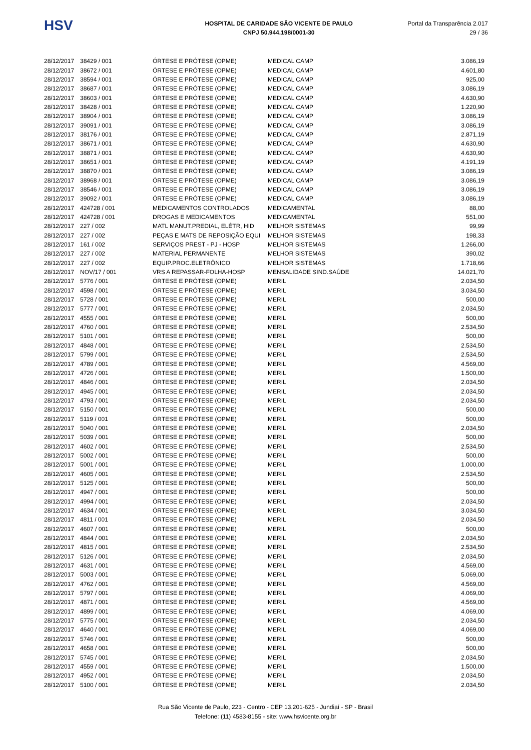HSV
HOSPITAL DE CARIDADE SÃO VICENTE DE PAULO
CNPJ 50.944.198/0001-30
Portal da Transparência 2.017
29 / 36
| 28/12/2017 | 38429 / 001 | ÓRTESE E PRÓTESE (OPME) | MEDICAL CAMP | 3.086,19 |
| 28/12/2017 | 38672 / 001 | ÓRTESE E PRÓTESE (OPME) | MEDICAL CAMP | 4.601,80 |
| 28/12/2017 | 38594 / 001 | ÓRTESE E PRÓTESE (OPME) | MEDICAL CAMP | 925,00 |
| 28/12/2017 | 38687 / 001 | ÓRTESE E PRÓTESE (OPME) | MEDICAL CAMP | 3.086,19 |
| 28/12/2017 | 38603 / 001 | ÓRTESE E PRÓTESE (OPME) | MEDICAL CAMP | 4.630,90 |
| 28/12/2017 | 38428 / 001 | ÓRTESE E PRÓTESE (OPME) | MEDICAL CAMP | 1.220,90 |
| 28/12/2017 | 38904 / 001 | ÓRTESE E PRÓTESE (OPME) | MEDICAL CAMP | 3.086,19 |
| 28/12/2017 | 39091 / 001 | ÓRTESE E PRÓTESE (OPME) | MEDICAL CAMP | 3.086,19 |
| 28/12/2017 | 38176 / 001 | ÓRTESE E PRÓTESE (OPME) | MEDICAL CAMP | 2.871,19 |
| 28/12/2017 | 38671 / 001 | ÓRTESE E PRÓTESE (OPME) | MEDICAL CAMP | 4.630,90 |
| 28/12/2017 | 38871 / 001 | ÓRTESE E PRÓTESE (OPME) | MEDICAL CAMP | 4.630,90 |
| 28/12/2017 | 38651 / 001 | ÓRTESE E PRÓTESE (OPME) | MEDICAL CAMP | 4.191,19 |
| 28/12/2017 | 38870 / 001 | ÓRTESE E PRÓTESE (OPME) | MEDICAL CAMP | 3.086,19 |
| 28/12/2017 | 38968 / 001 | ÓRTESE E PRÓTESE (OPME) | MEDICAL CAMP | 3.086,19 |
| 28/12/2017 | 38546 / 001 | ÓRTESE E PRÓTESE (OPME) | MEDICAL CAMP | 3.086,19 |
| 28/12/2017 | 39092 / 001 | ÓRTESE E PRÓTESE (OPME) | MEDICAL CAMP | 3.086,19 |
| 28/12/2017 | 424728 / 001 | MEDICAMENTOS CONTROLADOS | MEDICAMENTAL | 88,00 |
| 28/12/2017 | 424728 / 001 | DROGAS E MEDICAMENTOS | MEDICAMENTAL | 551,00 |
| 28/12/2017 | 227 / 002 | MATL MANUT.PREDIAL, ELÉTR, HID | MELHOR SISTEMAS | 99,99 |
| 28/12/2017 | 227 / 002 | PEÇAS E MATS DE REPOSIÇÃO EQUI | MELHOR SISTEMAS | 198,33 |
| 28/12/2017 | 161 / 002 | SERVIÇOS PREST - PJ - HOSP | MELHOR SISTEMAS | 1.266,00 |
| 28/12/2017 | 227 / 002 | MATERIAL PERMANENTE | MELHOR SISTEMAS | 390,02 |
| 28/12/2017 | 227 / 002 | EQUIP.PROC.ELETRÔNICO | MELHOR SISTEMAS | 1.718,66 |
| 28/12/2017 | NOV/17 / 001 | VRS A REPASSAR-FOLHA-HOSP | MENSALIDADE SIND.SAÚDE | 14.021,70 |
| 28/12/2017 | 5776 / 001 | ÓRTESE E PRÓTESE (OPME) | MERIL | 2.034,50 |
| 28/12/2017 | 4598 / 001 | ÓRTESE E PRÓTESE (OPME) | MERIL | 3.034,50 |
| 28/12/2017 | 5728 / 001 | ÓRTESE E PRÓTESE (OPME) | MERIL | 500,00 |
| 28/12/2017 | 5777 / 001 | ÓRTESE E PRÓTESE (OPME) | MERIL | 2.034,50 |
| 28/12/2017 | 4555 / 001 | ÓRTESE E PRÓTESE (OPME) | MERIL | 500,00 |
| 28/12/2017 | 4760 / 001 | ÓRTESE E PRÓTESE (OPME) | MERIL | 2.534,50 |
| 28/12/2017 | 5101 / 001 | ÓRTESE E PRÓTESE (OPME) | MERIL | 500,00 |
| 28/12/2017 | 4848 / 001 | ÓRTESE E PRÓTESE (OPME) | MERIL | 2.534,50 |
| 28/12/2017 | 5799 / 001 | ÓRTESE E PRÓTESE (OPME) | MERIL | 2.534,50 |
| 28/12/2017 | 4789 / 001 | ÓRTESE E PRÓTESE (OPME) | MERIL | 4.569,00 |
| 28/12/2017 | 4726 / 001 | ÓRTESE E PRÓTESE (OPME) | MERIL | 1.500,00 |
| 28/12/2017 | 4846 / 001 | ÓRTESE E PRÓTESE (OPME) | MERIL | 2.034,50 |
| 28/12/2017 | 4945 / 001 | ÓRTESE E PRÓTESE (OPME) | MERIL | 2.034,50 |
| 28/12/2017 | 4793 / 001 | ÓRTESE E PRÓTESE (OPME) | MERIL | 2.034,50 |
| 28/12/2017 | 5150 / 001 | ÓRTESE E PRÓTESE (OPME) | MERIL | 500,00 |
| 28/12/2017 | 5119 / 001 | ÓRTESE E PRÓTESE (OPME) | MERIL | 500,00 |
| 28/12/2017 | 5040 / 001 | ÓRTESE E PRÓTESE (OPME) | MERIL | 2.034,50 |
| 28/12/2017 | 5039 / 001 | ÓRTESE E PRÓTESE (OPME) | MERIL | 500,00 |
| 28/12/2017 | 4602 / 001 | ÓRTESE E PRÓTESE (OPME) | MERIL | 2.534,50 |
| 28/12/2017 | 5002 / 001 | ÓRTESE E PRÓTESE (OPME) | MERIL | 500,00 |
| 28/12/2017 | 5001 / 001 | ÓRTESE E PRÓTESE (OPME) | MERIL | 1.000,00 |
| 28/12/2017 | 4605 / 001 | ÓRTESE E PRÓTESE (OPME) | MERIL | 2.534,50 |
| 28/12/2017 | 5125 / 001 | ÓRTESE E PRÓTESE (OPME) | MERIL | 500,00 |
| 28/12/2017 | 4947 / 001 | ÓRTESE E PRÓTESE (OPME) | MERIL | 500,00 |
| 28/12/2017 | 4994 / 001 | ÓRTESE E PRÓTESE (OPME) | MERIL | 2.034,50 |
| 28/12/2017 | 4634 / 001 | ÓRTESE E PRÓTESE (OPME) | MERIL | 3.034,50 |
| 28/12/2017 | 4811 / 001 | ÓRTESE E PRÓTESE (OPME) | MERIL | 2.034,50 |
| 28/12/2017 | 4607 / 001 | ÓRTESE E PRÓTESE (OPME) | MERIL | 500,00 |
| 28/12/2017 | 4844 / 001 | ÓRTESE E PRÓTESE (OPME) | MERIL | 2.034,50 |
| 28/12/2017 | 4815 / 001 | ÓRTESE E PRÓTESE (OPME) | MERIL | 2.534,50 |
| 28/12/2017 | 5126 / 001 | ÓRTESE E PRÓTESE (OPME) | MERIL | 2.034,50 |
| 28/12/2017 | 4631 / 001 | ÓRTESE E PRÓTESE (OPME) | MERIL | 4.569,00 |
| 28/12/2017 | 5003 / 001 | ÓRTESE E PRÓTESE (OPME) | MERIL | 5.069,00 |
| 28/12/2017 | 4762 / 001 | ÓRTESE E PRÓTESE (OPME) | MERIL | 4.569,00 |
| 28/12/2017 | 5797 / 001 | ÓRTESE E PRÓTESE (OPME) | MERIL | 4.069,00 |
| 28/12/2017 | 4871 / 001 | ÓRTESE E PRÓTESE (OPME) | MERIL | 4.569,00 |
| 28/12/2017 | 4899 / 001 | ÓRTESE E PRÓTESE (OPME) | MERIL | 4.069,00 |
| 28/12/2017 | 5775 / 001 | ÓRTESE E PRÓTESE (OPME) | MERIL | 2.034,50 |
| 28/12/2017 | 4640 / 001 | ÓRTESE E PRÓTESE (OPME) | MERIL | 4.069,00 |
| 28/12/2017 | 5746 / 001 | ÓRTESE E PRÓTESE (OPME) | MERIL | 500,00 |
| 28/12/2017 | 4658 / 001 | ÓRTESE E PRÓTESE (OPME) | MERIL | 500,00 |
| 28/12/2017 | 5745 / 001 | ÓRTESE E PRÓTESE (OPME) | MERIL | 2.034,50 |
| 28/12/2017 | 4559 / 001 | ÓRTESE E PRÓTESE (OPME) | MERIL | 1.500,00 |
| 28/12/2017 | 4952 / 001 | ÓRTESE E PRÓTESE (OPME) | MERIL | 2.034,50 |
| 28/12/2017 | 5100 / 001 | ÓRTESE E PRÓTESE (OPME) | MERIL | 2.034,50 |
Rua São Vicente de Paulo, 223 - Centro - CEP 13.201-625 - Jundiaí - SP - Brasil
Telefone: (11) 4583-8155 - site: www.hsvicente.org.br